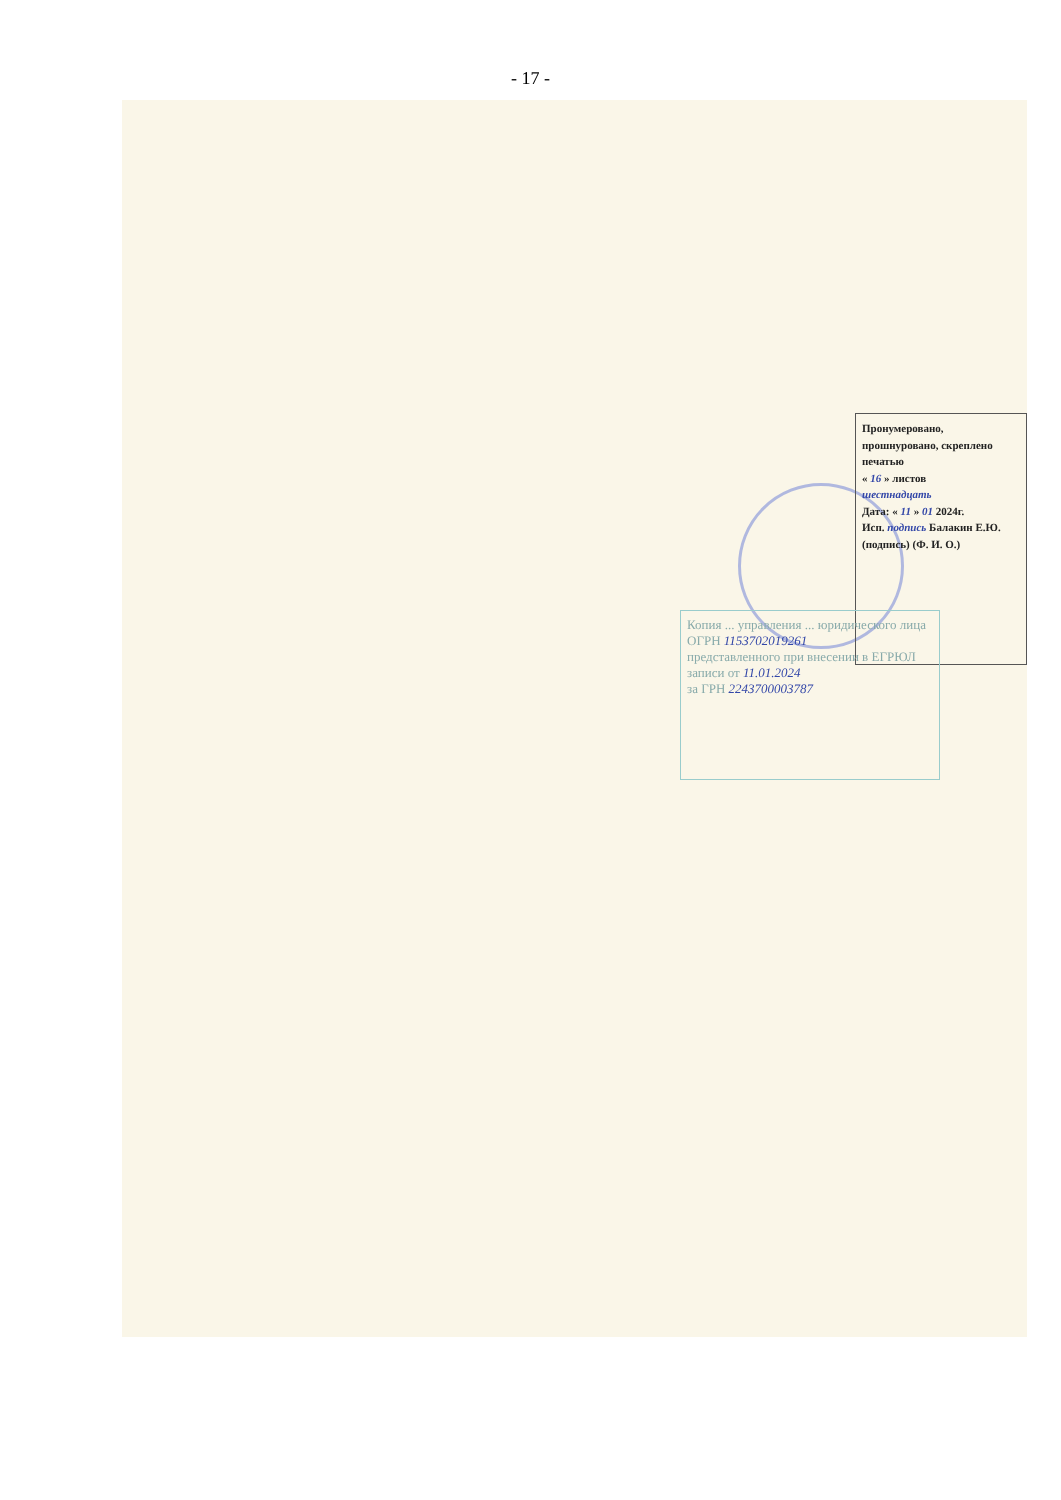- 17 -
Пронумеровано, прошнуровано, скреплено печатью
« 16 » листов
шестнадцать
Дата: « 11 » 01 2024г.
Исп. подпись Балакин Е.Ю.
(подпись) (Ф. И. О.)
Копия ... управления ... юридического лица
ОГРН 1153702019261
представленного при внесении в ЕГРЮЛ записи от 11.01.2024
за ГРН 2243700003787